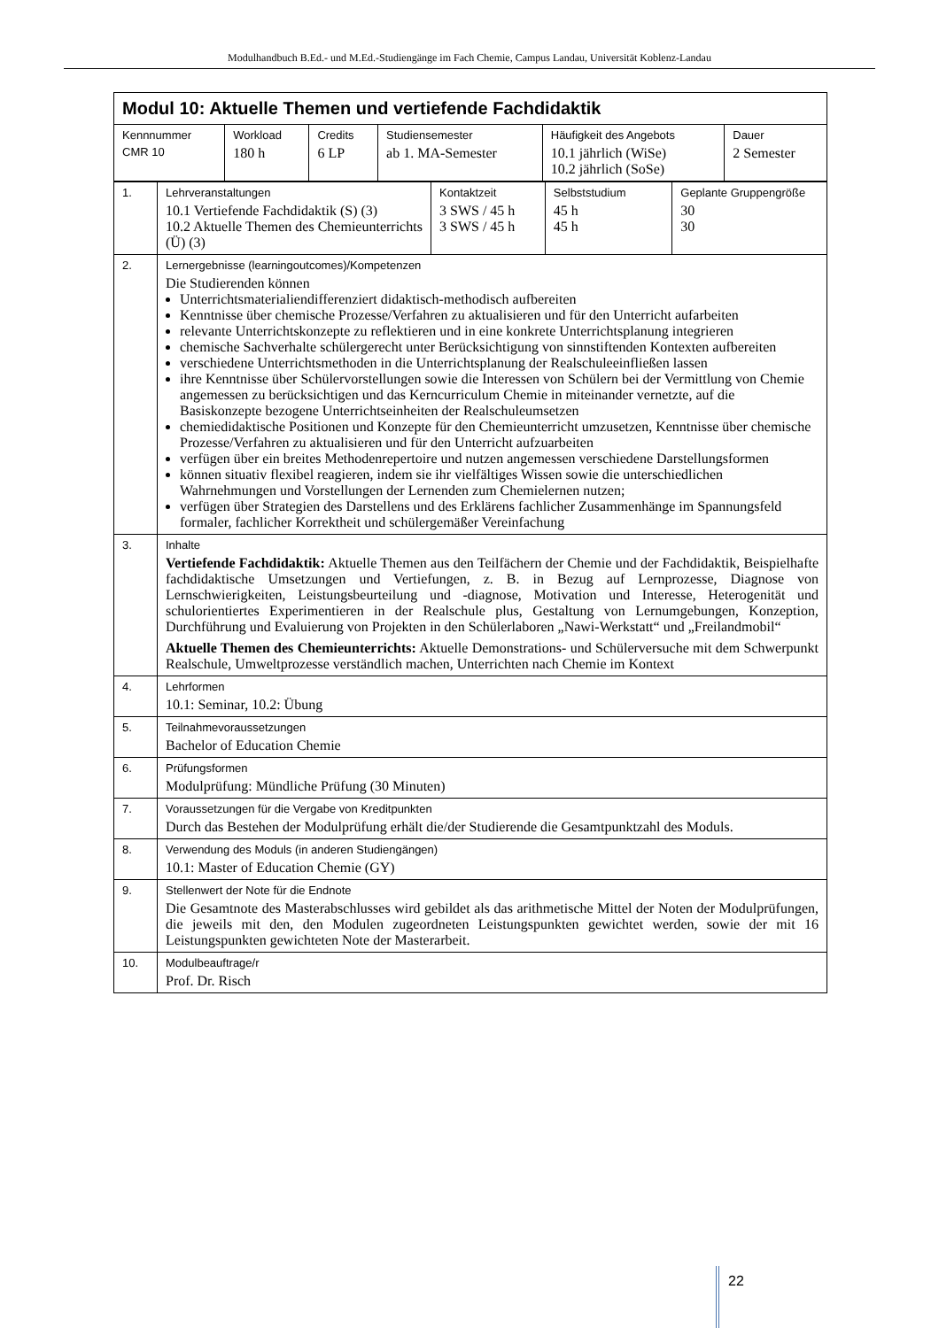Modulhandbuch B.Ed.- und M.Ed.-Studiengänge im Fach Chemie, Campus Landau, Universität Koblenz-Landau
| Modul 10: Aktuelle Themen und vertiefende Fachdidaktik | | | | | |
| --- | --- | --- | --- | --- | --- |
| Kennnummer CMR 10 | Workload 180 h | Credits 6 LP | Studiensemester ab 1. MA-Semester | Häufigkeit des Angebots 10.1 jährlich (WiSe) 10.2 jährlich (SoSe) | Dauer 2 Semester |
| 1. | Lehrveranstaltungen 10.1 Vertiefende Fachdidaktik (S) (3) 10.2 Aktuelle Themen des Chemieun­terrichts (Ü) (3) | Kontaktzeit 3 SWS / 45 h 3 SWS / 45 h | Selbststudium 45 h 45 h | Geplante Gruppengröße 30 30 |
| 2. | Lernergebnisse (learningoutcomes)/Kompetenzen Die Studierenden können Unterrichtsmaterialiendifferenziert didaktisch-methodisch aufbereiten Kenntnisse über chemische Prozesse/Verfahren zu aktualisieren und für den Unterricht aufarbeiten relevante Unterrichtskonzepte zu reflektieren und in eine konkrete Unterrichtsplanung integrieren chemische Sachverhalte schülergerecht unter Berücksichtigung von sinnstiftenden Kontexten aufbe­reiten verschiedene Unterrichtsmethoden in die Unterrichtsplanung der Realschuleeinfließen lassen ihre Kenntnisse über Schülervorstellungen sowie die Interessen von Schülern bei der Vermittlung von Chemie angemessen zu berücksichtigen und das Kerncurriculum Chemie in miteinander ver­netzte, auf die Basiskonzepte bezogene Unterrichtseinheiten der Realschuleumsetzen chemiedidaktische Positionen und Konzepte für den Chemieunterricht umzusetzen, Kenntnisse über chemische Prozesse/Verfahren zu aktualisieren und für den Unterricht aufzuarbeiten verfügen über ein breites Methodenrepertoire und nutzen angemessen verschiedene Darstellungs­formen können situativ flexibel reagieren, indem sie ihr vielfältiges Wissen sowie die unterschiedlichen Wahrnehmungen und Vorstellungen der Lernenden zum Chemielernen nutzen; verfügen über Strategien des Darstellens und des Erklärens fachlicher Zusammenhänge im Span­nungsfeld formaler, fachlicher Korrektheit und schülergemäßer Vereinfachung | | | |
| 3. | Inhalte Vertiefende Fachdidaktik: Aktuelle Themen aus den Teilfächern der Chemie und der Fachdidaktik, Beispielhafte fachdidaktische Umsetzungen und Vertiefungen, z. B. in Bezug auf Lernprozesse, Diag­nose von Lernschwierigkeiten, Leistungsbeurteilung und -diagnose, Motivation und Interesse, Hetero­genität und schulorientiertes Experimentieren in der Realschule plus, Gestaltung von Lernumgebun­gen, Konzeption, Durchführung und Evaluierung von Projekten in den Schülerlaboren „Nawi-Werkstatt“ und „Freilandmobil“ Aktuelle Themen des Chemieunterrichts: Aktuelle Demonstrations- und Schülerversuche mit dem Schwerpunkt Realschule, Umweltprozesse verständlich machen, Unterrichten nach Chemie im Kon­text | | | |
| 4. | Lehrformen 10.1: Seminar, 10.2: Übung | | | |
| 5. | Teilnahmevoraussetzungen Bachelor of Education Chemie | | | |
| 6. | Prüfungsformen Modulprüfung: Mündliche Prüfung (30 Minuten) | | | |
| 7. | Voraussetzungen für die Vergabe von Kreditpunkten Durch das Bestehen der Modulprüfung erhält die/der Studierende die Gesamtpunktzahl des Moduls. | | | |
| 8. | Verwendung des Moduls (in anderen Studiengängen) 10.1: Master of Education Chemie (GY) | | | |
| 9. | Stellenwert der Note für die Endnote Die Gesamtnote des Masterabschlusses wird gebildet als das arithmetische Mittel der Noten der Mo­dulprüfungen, die jeweils mit den, den Modulen zugeordneten Leistungspunkten gewichtet werden, sowie der mit 16 Leistungspunkten gewichteten Note der Masterarbeit. | | | |
| 10. | Modulbeauftrage/r Prof. Dr. Risch | | | |
22